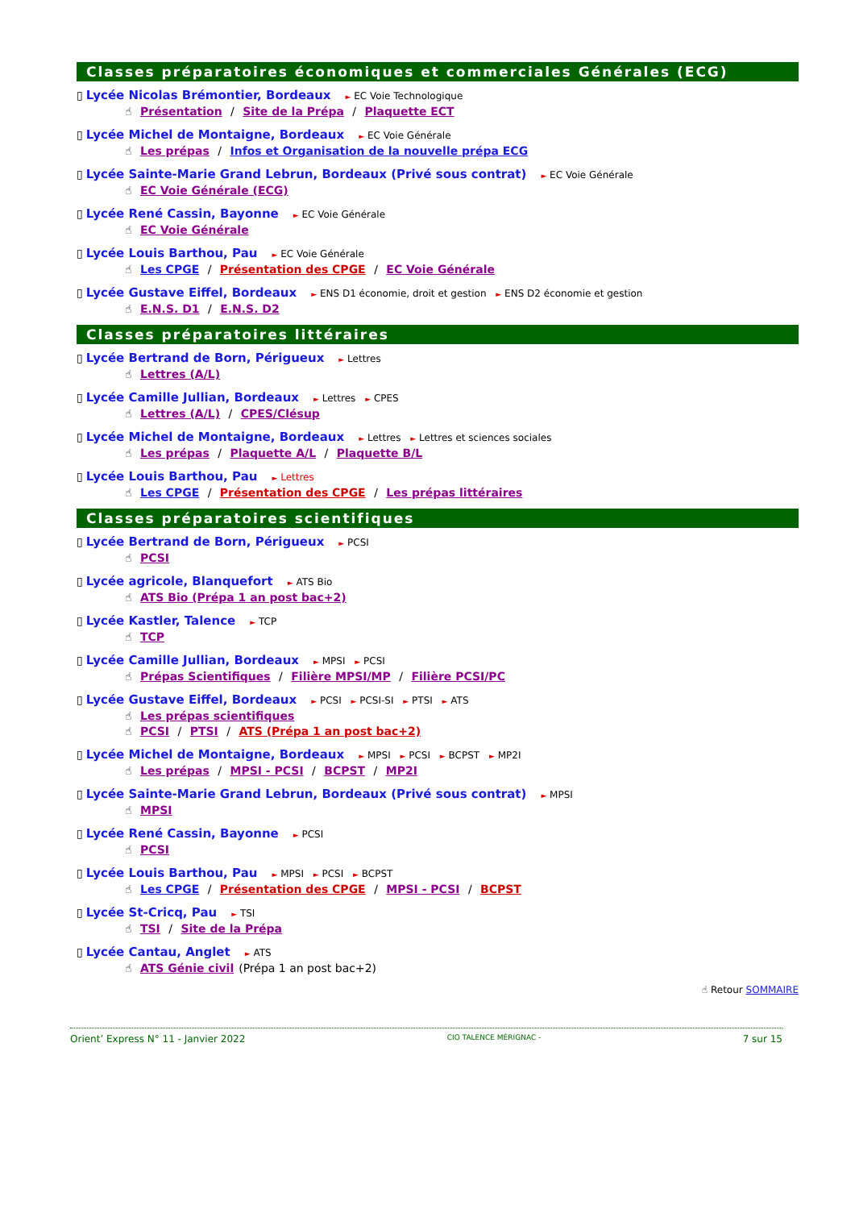Classes préparatoires économiques et commerciales Générales (ECG)
▯ Lycée Nicolas Brémontier, Bordeaux ► EC Voie Technologique
☝ Présentation / Site de la Prépa / Plaquette ECT
▯ Lycée Michel de Montaigne, Bordeaux ► EC Voie Générale
☝ Les prépas / Infos et Organisation de la nouvelle prépa ECG
▯ Lycée Sainte-Marie Grand Lebrun, Bordeaux (Privé sous contrat) ► EC Voie Générale
☝ EC Voie Générale (ECG)
▯ Lycée René Cassin, Bayonne ► EC Voie Générale
☝ EC Voie Générale
▯ Lycée Louis Barthou, Pau ► EC Voie Générale
☝ Les CPGE / Présentation des CPGE / EC Voie Générale
▯ Lycée Gustave Eiffel, Bordeaux ► ENS D1 économie, droit et gestion ► ENS D2 économie et gestion
☝ E.N.S. D1 / E.N.S. D2
Classes préparatoires littéraires
▯ Lycée Bertrand de Born, Périgueux ► Lettres
☝ Lettres (A/L)
▯ Lycée Camille Jullian, Bordeaux ► Lettres ► CPES
☝ Lettres (A/L) / CPES/Clésup
▯ Lycée Michel de Montaigne, Bordeaux ► Lettres ► Lettres et sciences sociales
☝ Les prépas / Plaquette A/L / Plaquette B/L
▯ Lycée Louis Barthou, Pau ► Lettres
☝ Les CPGE / Présentation des CPGE / Les prépas littéraires
Classes préparatoires scientifiques
▯ Lycée Bertrand de Born, Périgueux ► PCSI
☝ PCSI
▯ Lycée agricole, Blanquefort ► ATS Bio
☝ ATS Bio (Prépa 1 an post bac+2)
▯ Lycée Kastler, Talence ► TCP
☝ TCP
▯ Lycée Camille Jullian, Bordeaux ► MPSI ► PCSI
☝ Prépas Scientifiques / Filière MPSI/MP / Filière PCSI/PC
▯ Lycée Gustave Eiffel, Bordeaux ► PCSI ► PCSI-SI ► PTSI ► ATS
☝ Les prépas scientifiques
☝ PCSI / PTSI / ATS (Prépa 1 an post bac+2)
▯ Lycée Michel de Montaigne, Bordeaux ► MPSI ► PCSI ► BCPST ► MP2I
☝ Les prépas / MPSI - PCSI / BCPST / MP2I
▯ Lycée Sainte-Marie Grand Lebrun, Bordeaux (Privé sous contrat) ► MPSI
☝ MPSI
▯ Lycée René Cassin, Bayonne ► PCSI
☝ PCSI
▯ Lycée Louis Barthou, Pau ► MPSI ► PCSI ► BCPST
☝ Les CPGE / Présentation des CPGE / MPSI - PCSI / BCPST
▯ Lycée St-Cricq, Pau ► TSI
☝ TSI / Site de la Prépa
▯ Lycée Cantau, Anglet ► ATS
☝ ATS Génie civil (Prépa 1 an post bac+2)
☝ Retour SOMMAIRE
Orient’ Express N° 11 - Janvier 2022 CIO TALENCE MÉRIGNAC - 7 sur 15